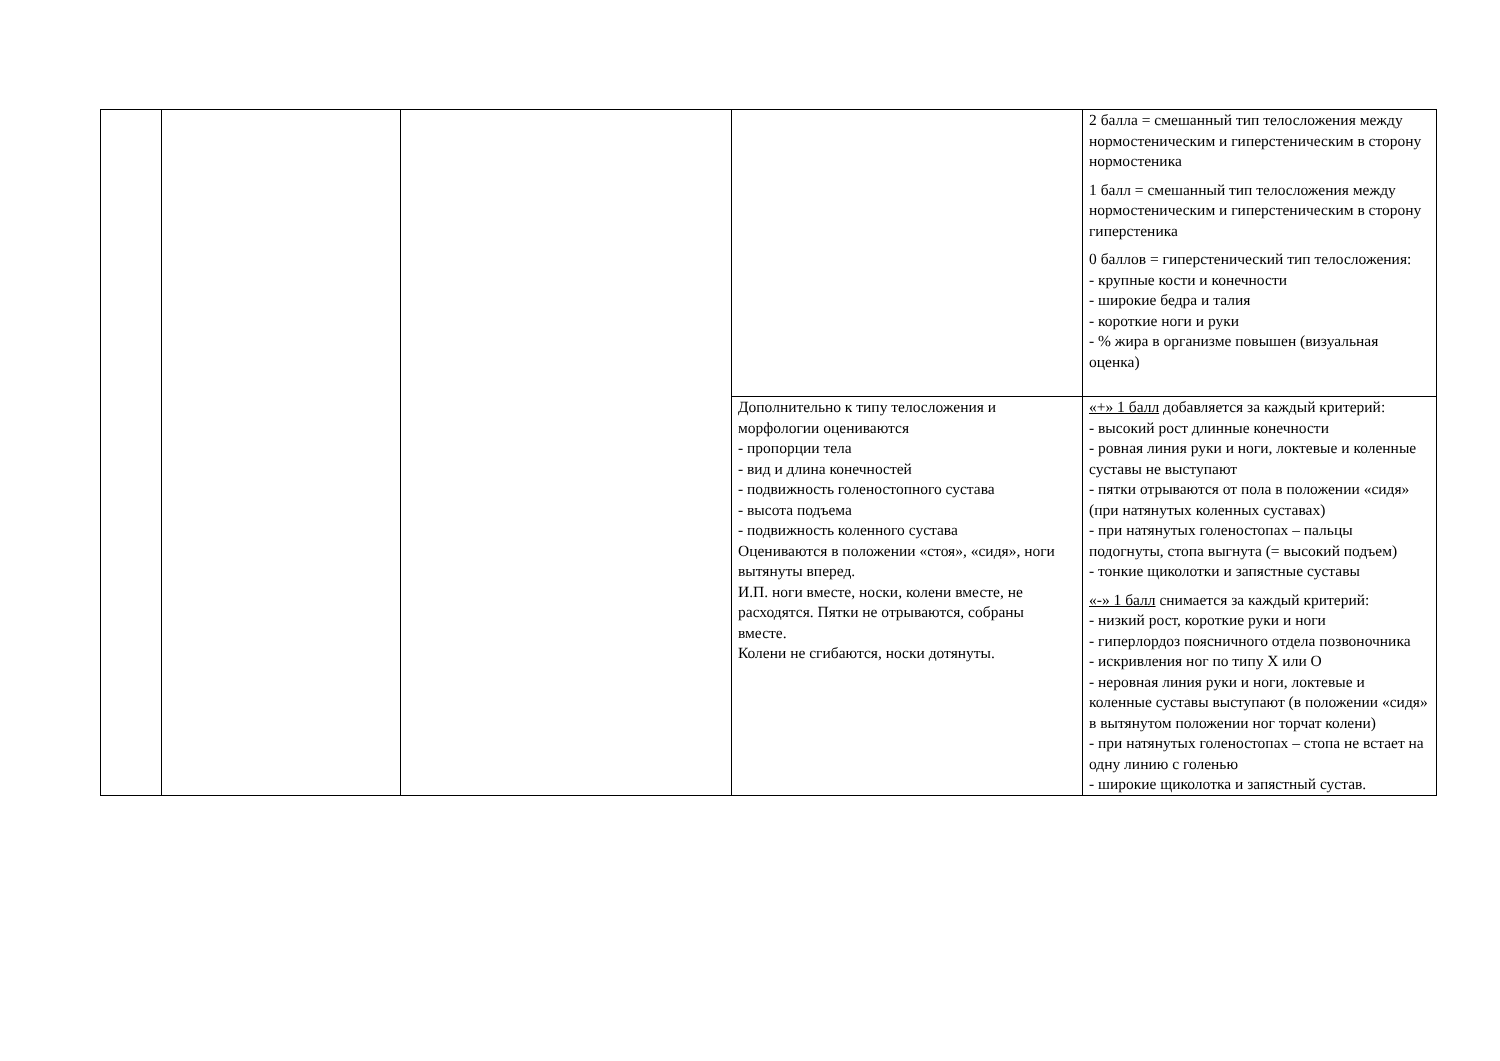| | | | | 2 балла = смешанный тип телосложения между нормостеническим и гиперстеническим в сторону нормостеника 1 балл = смешанный тип телосложения между нормостеническим и гиперстеническим в сторону гиперстеника 0 баллов = гиперстенический тип телосложения: - крупные кости и конечности - широкие бедра и талия - короткие ноги и руки - % жира в организме повышен (визуальная оценка) |
| | | | Дополнительно к типу телосложения и морфологии оцениваются - пропорции тела - вид и длина конечностей - подвижность голеностопного сустава - высота подъема - подвижность коленного сустава Оцениваются в положении «стоя», «сидя», ноги вытянуты вперед. И.П. ноги вместе, носки, колени вместе, не расходятся. Пятки не отрываются, собраны вместе. Колени не сгибаются, носки дотянуты. | «+» 1 балл добавляется за каждый критерий: - высокий рост длинные конечности - ровная линия руки и ноги, локтевые и коленные суставы не выступают - пятки отрываются от пола в положении «сидя» (при натянутых коленных суставах) - при натянутых голеностопах – пальцы подогнуты, стопа выгнута (= высокий подъем) - тонкие щиколотки и запястные суставы «-» 1 балл снимается за каждый критерий: - низкий рост, короткие руки и ноги - гиперлордоз поясничного отдела позвоночника - искривления ног по типу Х или О - неровная линия руки и ноги, локтевые и коленные суставы выступают (в положении «сидя» в вытянутом положении ног торчат колени) - при натянутых голеностопах – стопа не встает на одну линию с голенью - широкие щиколотка и запястный сустав. |